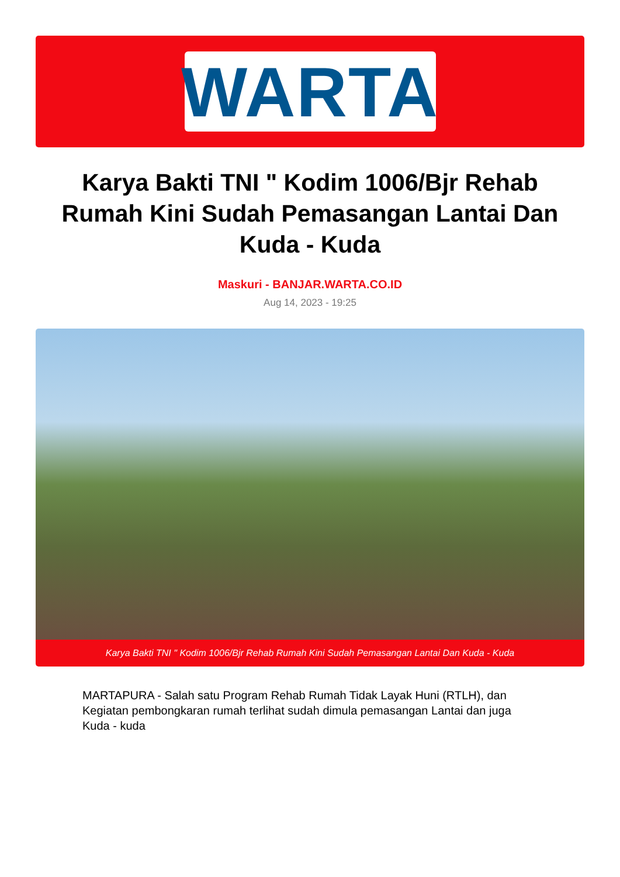WARTA
Karya Bakti TNI " Kodim 1006/Bjr Rehab Rumah Kini Sudah Pemasangan Lantai Dan Kuda - Kuda
Maskuri - BANJAR.WARTA.CO.ID
Aug 14, 2023 - 19:25
Karya Bakti TNI " Kodim 1006/Bjr Rehab Rumah Kini Sudah Pemasangan Lantai Dan Kuda - Kuda
MARTAPURA - Salah satu Program Rehab Rumah Tidak Layak Huni (RTLH), dan Kegiatan pembongkaran rumah terlihat sudah dimula pemasangan Lantai dan juga Kuda - kuda